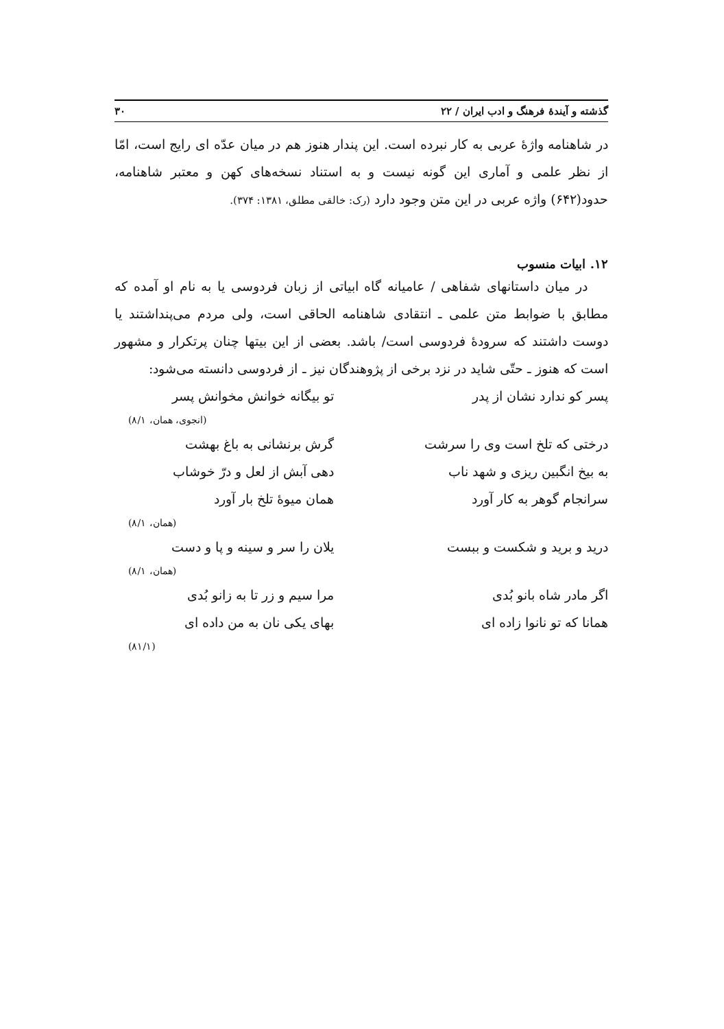گذشته و آیندهٔ فرهنگ و ادب ایران / ۲۲ ۳۰
در شاهنامه واژهٔ عربی به کار نبرده است. این پندار هنوز هم در میان عدّه ای رایج است، امّا از نظر علمی و آماری این گونه نیست و به استناد نسخه‌های کهن و معتبر شاهنامه، حدود(۶۴۲) واژه عربی در این متن وجود دارد (رک: خالقی مطلق، ۱۳۸۱: ۳۷۴).
۱۲. ابیات منسوب
در میان داستانهای شفاهی / عامیانه گاه ابیاتی از زبان فردوسی یا به نام او آمده که مطابق با ضوابط متن علمی ـ انتقادی شاهنامه الحاقی است، ولی مردم می‌پنداشتند یا دوست داشتند که سرودهٔ فردوسی است/ باشد. بعضی از این بیتها چنان پرتکرار و مشهور است که هنوز ـ حتّی شاید در نزد برخی از پژوهندگان نیز ـ از فردوسی دانسته می‌شود:
پسر کو ندارد نشان از پدر تو بیگانه خوانش مخوانش پسر
(انجوی، همان، ۸/۱)
درختی که تلخ است وی را سرشت گرش برنشانی به باغ بهشت
به بیخ انگبین ریزی و شهد ناب دهی آبش از لعل و درّ خوشاب
سرانجام گوهر به کار آورد همان میوهٔ تلخ بار آورد
(همان، ۸/۱)
درید و برید و شکست و ببست یلان را سر و سینه و پا و دست
(همان، ۸/۱)
اگر مادر شاه بانو بُدی مرا سیم و زر تا به زانو بُدی
همانا که تو نانوا زاده ای بهای یکی نان به من داده ای
(۸۱/۱)